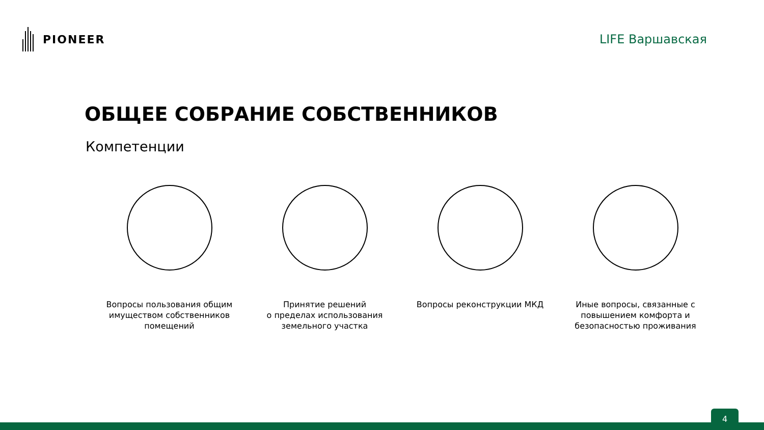PIONEER LIFE Варшавская
ОБЩЕЕ СОБРАНИЕ СОБСТВЕННИКОВ
Компетенции
Вопросы пользования общим имуществом собственников помещений
Принятие решений
о пределах использования земельного участка
Вопросы реконструкции МКД Иные вопросы, связанные с повышением комфорта и безопасностью проживания
4